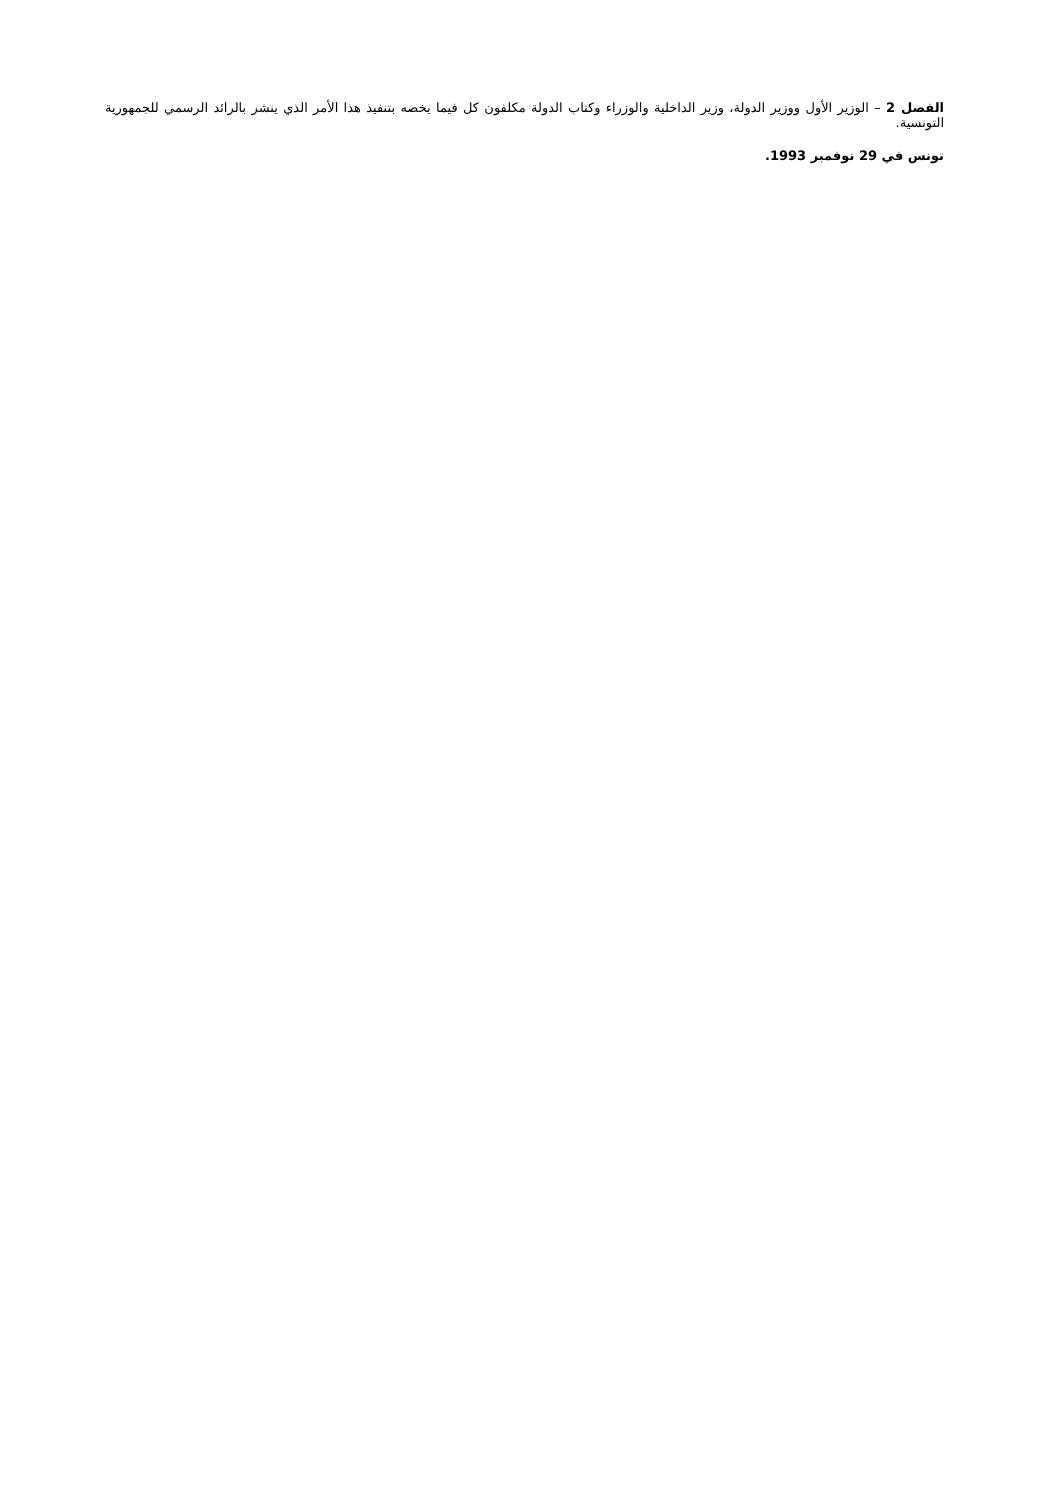الفصل 2 – الوزير الأول ووزير الدولة، وزير الداخلية والوزراء وكتاب الدولة مكلفون كل فيما يخصه بتنفيذ هذا الأمر الذي ينشر بالرائد الرسمي للجمهورية التونسية.
تونس في 29 نوفمبر 1993.